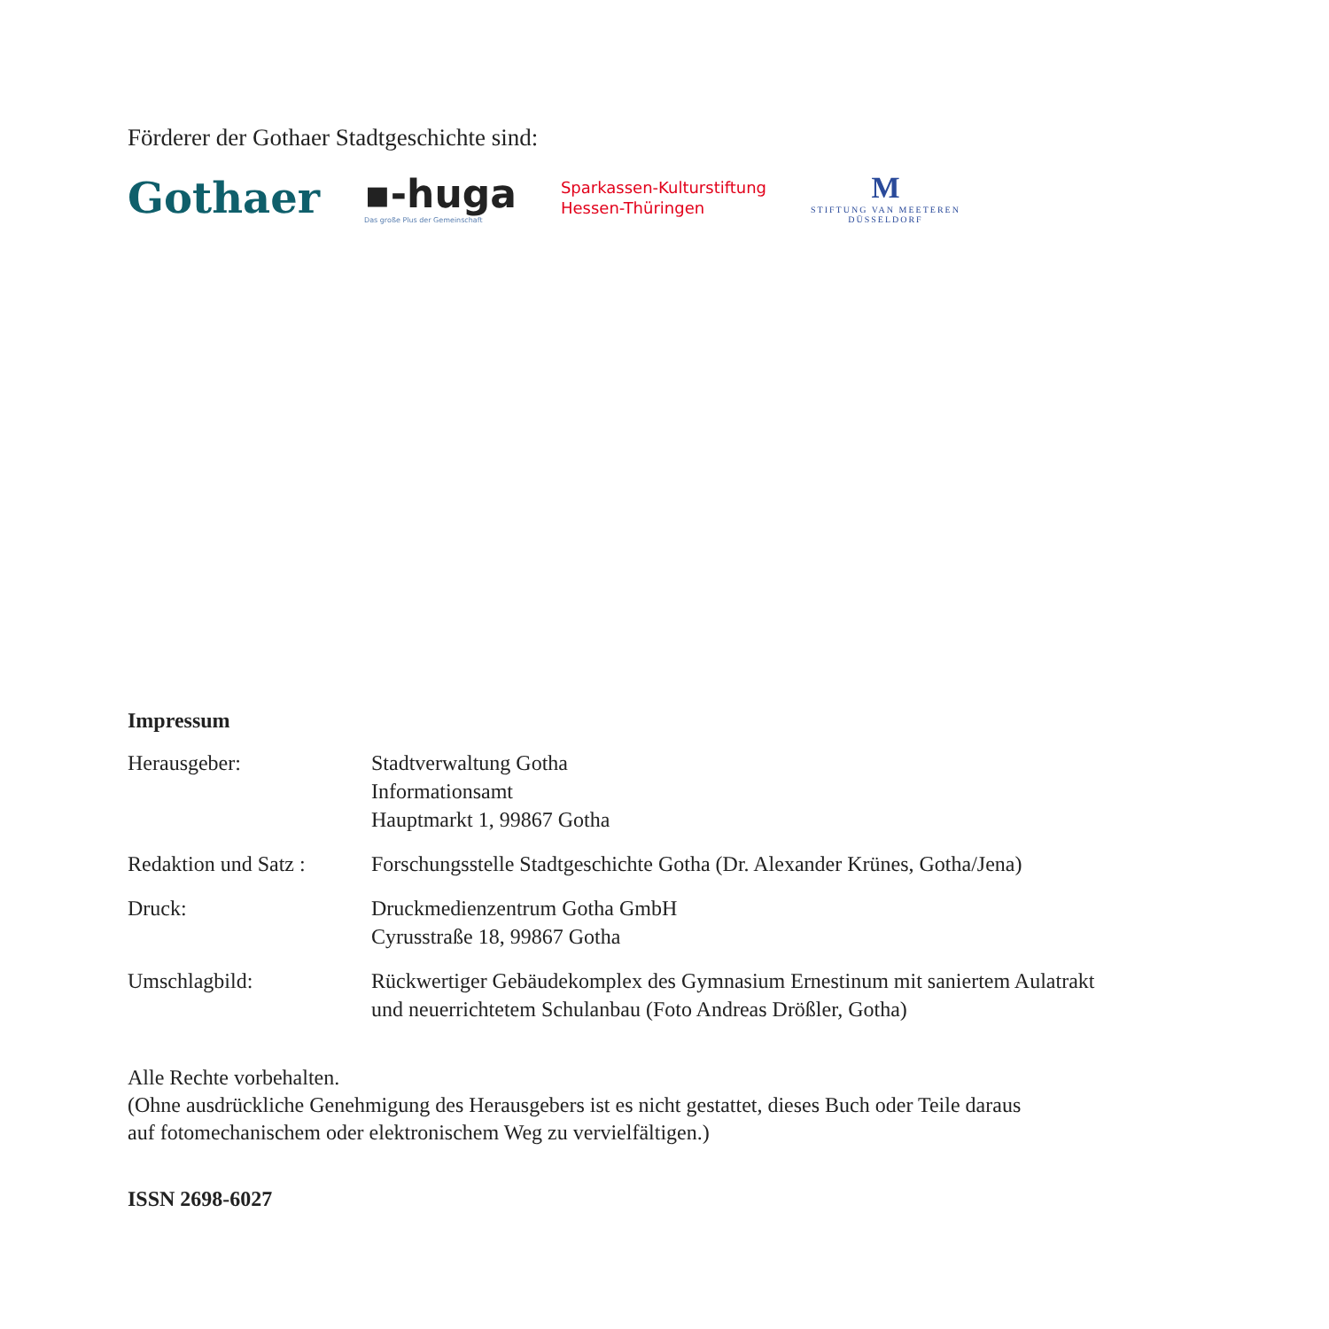Förderer der Gothaer Stadtgeschichte sind:
Gothaer
▪-huga
Das große Plus der Gemeinschaft
Sparkassen-Kulturstiftung
Hessen-Thüringen
M
STIFTUNG VAN MEETEREN
DÜSSELDORF
Impressum
Herausgeber: Stadtverwaltung Gotha
Informationsamt
Hauptmarkt 1, 99867 Gotha
Redaktion und Satz :
Forschungsstelle Stadtgeschichte Gotha (Dr. Alexander Krünes, Gotha/Jena)
Druck: Druckmedienzentrum Gotha GmbH
Cyrusstraße 18, 99867 Gotha
Umschlagbild: Rückwertiger Gebäudekomplex des Gymnasium Ernestinum mit saniertem Aulatrakt
und neuerrichtetem Schulanbau (Foto Andreas Drößler, Gotha)
Alle Rechte vorbehalten.
(Ohne ausdrückliche Genehmigung des Herausgebers ist es nicht gestattet, dieses Buch oder Teile daraus
auf fotomechanischem oder elektronischem Weg zu vervielfältigen.)
ISSN 2698-6027